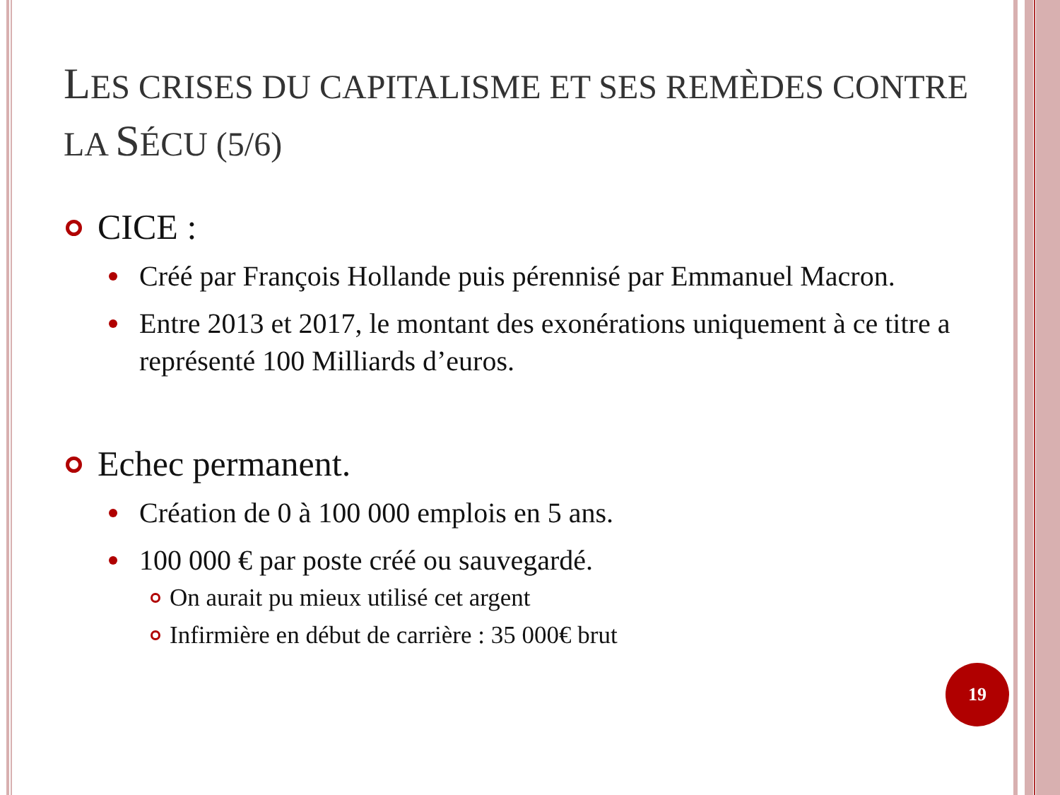LES CRISES DU CAPITALISME ET SES REMÈDES CONTRE LA SÉCU (5/6)
CICE :
Créé par François Hollande puis pérennisé par Emmanuel Macron.
Entre 2013 et 2017, le montant des exonérations uniquement à ce titre a représenté 100 Milliards d’euros.
Echec permanent.
Création de 0 à 100 000 emplois en 5 ans.
100 000 € par poste créé ou sauvegardé.
On aurait pu mieux utilisé cet argent
Infirmière en début de carrière : 35 000€ brut
19